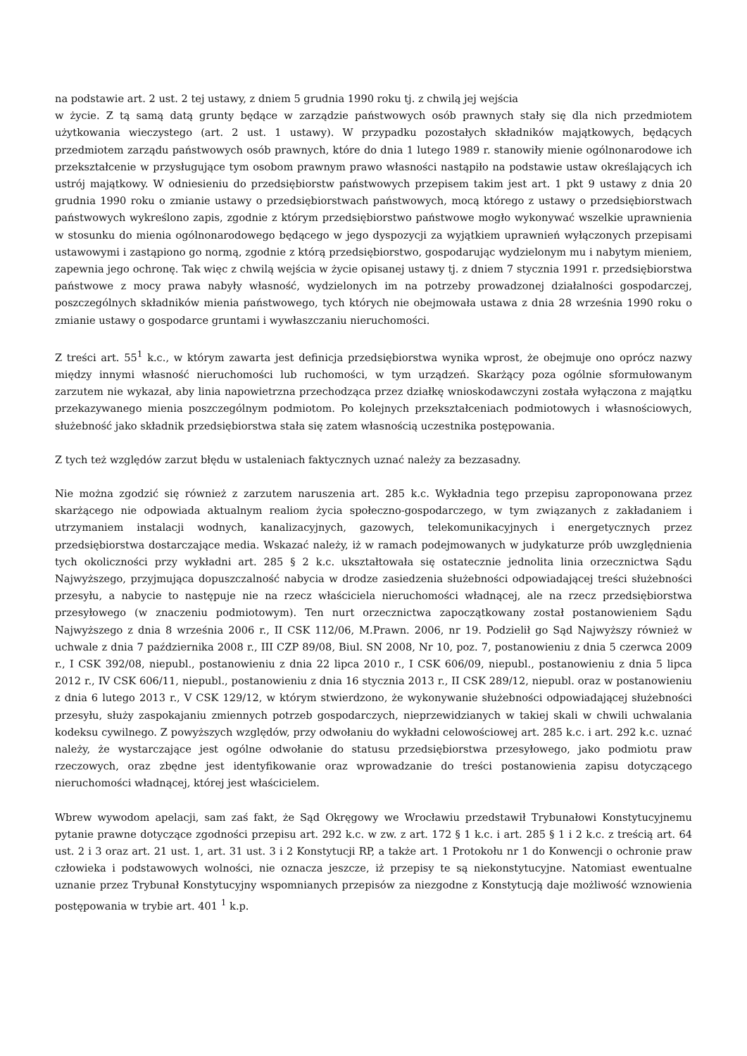na podstawie art. 2 ust. 2 tej ustawy, z dniem 5 grudnia 1990 roku tj. z chwilą jej wejścia
w życie. Z tą samą datą grunty będące w zarządzie państwowych osób prawnych stały się dla nich przedmiotem użytkowania wieczystego (art. 2 ust. 1 ustawy). W przypadku pozostałych składników majątkowych, będących przedmiotem zarządu państwowych osób prawnych, które do dnia 1 lutego 1989 r. stanowiły mienie ogólnonarodowe ich przekształcenie w przysługujące tym osobom prawnym prawo własności nastąpiło na podstawie ustaw określających ich ustrój majątkowy. W odniesieniu do przedsiębiorstw państwowych przepisem takim jest art. 1 pkt 9 ustawy z dnia 20 grudnia 1990 roku o zmianie ustawy o przedsiębiorstwach państwowych, mocą którego z ustawy o przedsiębiorstwach państwowych wykreślono zapis, zgodnie z którym przedsiębiorstwo państwowe mogło wykonywać wszelkie uprawnienia w stosunku do mienia ogólnonarodowego będącego w jego dyspozycji za wyjątkiem uprawnień wyłączonych przepisami ustawowymi i zastąpiono go normą, zgodnie z którą przedsiębiorstwo, gospodarując wydzielonym mu i nabytym mieniem, zapewnia jego ochronę. Tak więc z chwilą wejścia w życie opisanej ustawy tj. z dniem 7 stycznia 1991 r. przedsiębiorstwa państwowe z mocy prawa nabyły własność, wydzielonych im na potrzeby prowadzonej działalności gospodarczej, poszczególnych składników mienia państwowego, tych których nie obejmowała ustawa z dnia 28 września 1990 roku o zmianie ustawy o gospodarce gruntami i wywłaszczaniu nieruchomości.
Z treści art. 55<sup>1</sup> k.c., w którym zawarta jest definicja przedsiębiorstwa wynika wprost, że obejmuje ono oprócz nazwy między innymi własność nieruchomości lub ruchomości, w tym urządzeń. Skarżący poza ogólnie sformułowanym zarzutem nie wykazał, aby linia napowietrzna przechodząca przez działkę wnioskodawczyni została wyłączona z majątku przekazywanego mienia poszczególnym podmiotom. Po kolejnych przekształceniach podmiotowych i własnościowych, służebność jako składnik przedsiębiorstwa stała się zatem własnością uczestnika postępowania.
Z tych też względów zarzut błędu w ustaleniach faktycznych uznać należy za bezzasadny.
Nie można zgodzić się również z zarzutem naruszenia art. 285 k.c. Wykładnia tego przepisu zaproponowana przez skarżącego nie odpowiada aktualnym realiom życia społeczno-gospodarczego, w tym związanych z zakładaniem i utrzymaniem instalacji wodnych, kanalizacyjnych, gazowych, telekomunikacyjnych i energetycznych przez przedsiębiorstwa dostarczające media. Wskazać należy, iż w ramach podejmowanych w judykaturze prób uwzględnienia tych okoliczności przy wykładni art. 285 § 2 k.c. ukształtowała się ostatecznie jednolita linia orzecznictwa Sądu Najwyższego, przyjmująca dopuszczalność nabycia w drodze zasiedzenia służebności odpowiadającej treści służebności przesyłu, a nabycie to następuje nie na rzecz właściciela nieruchomości władnącej, ale na rzecz przedsiębiorstwa przesyłowego (w znaczeniu podmiotowym). Ten nurt orzecznictwa zapoczątkowany został postanowieniem Sądu Najwyższego z dnia 8 września 2006 r., II CSK 112/06, M.Prawn. 2006, nr 19. Podzielił go Sąd Najwyższy również w uchwale z dnia 7 października 2008 r., III CZP 89/08, Biul. SN 2008, Nr 10, poz. 7, postanowieniu z dnia 5 czerwca 2009 r., I CSK 392/08, niepubl., postanowieniu z dnia 22 lipca 2010 r., I CSK 606/09, niepubl., postanowieniu z dnia 5 lipca 2012 r., IV CSK 606/11, niepubl., postanowieniu z dnia 16 stycznia 2013 r., II CSK 289/12, niepubl. oraz w postanowieniu z dnia 6 lutego 2013 r., V CSK 129/12, w którym stwierdzono, że wykonywanie służebności odpowiadającej służebności przesyłu, służy zaspokajaniu zmiennych potrzeb gospodarczych, nieprzewidzianych w takiej skali w chwili uchwalania kodeksu cywilnego. Z powyższych względów, przy odwołaniu do wykładni celowościowej art. 285 k.c. i art. 292 k.c. uznać należy, że wystarczające jest ogólne odwołanie do statusu przedsiębiorstwa przesyłowego, jako podmiotu praw rzeczowych, oraz zbędne jest identyfikowanie oraz wprowadzanie do treści postanowienia zapisu dotyczącego nieruchomości władnącej, której jest właścicielem.
Wbrew wywodom apelacji, sam zaś fakt, że Sąd Okręgowy we Wrocławiu przedstawił Trybunałowi Konstytucyjnemu pytanie prawne dotyczące zgodności przepisu art. 292 k.c. w zw. z art. 172 § 1 k.c. i art. 285 § 1 i 2 k.c. z treścią art. 64 ust. 2 i 3 oraz art. 21 ust. 1, art. 31 ust. 3 i 2 Konstytucji RP, a także art. 1 Protokołu nr 1 do Konwencji o ochronie praw człowieka i podstawowych wolności, nie oznacza jeszcze, iż przepisy te są niekonstytucyjne. Natomiast ewentualne uznanie przez Trybunał Konstytucyjny wspomnianych przepisów za niezgodne z Konstytucją daje możliwość wznowienia postępowania w trybie art. 401 <sup>1</sup> k.p.